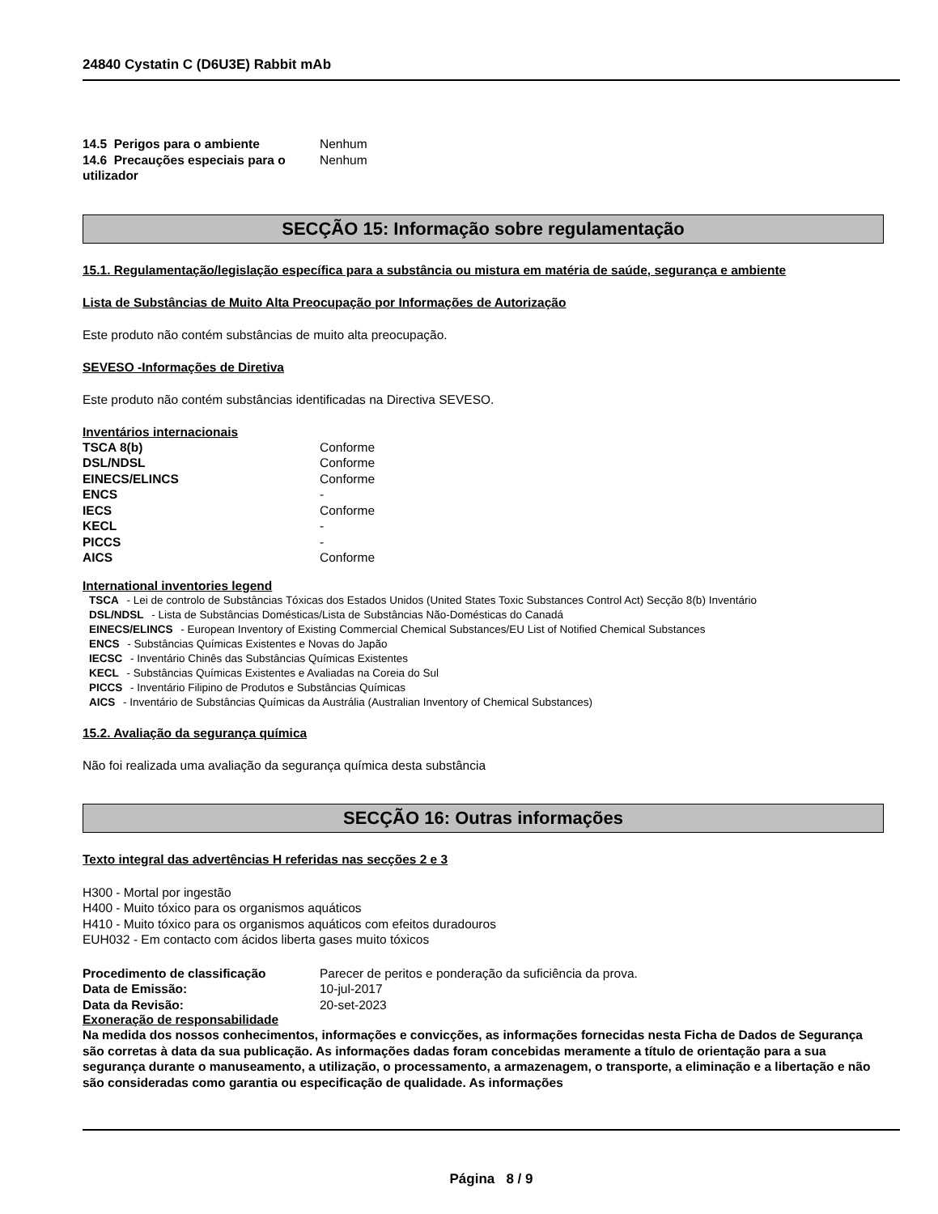24840 Cystatin C (D6U3E) Rabbit mAb
| 14.5 Perigos para o ambiente | Nenhum |
| 14.6 Precauções especiais para o utilizador | Nenhum |
SECÇÃO 15: Informação sobre regulamentação
15.1. Regulamentação/legislação específica para a substância ou mistura em matéria de saúde, segurança e ambiente
Lista de Substâncias de Muito Alta Preocupação por Informações de Autorização
Este produto não contém substâncias de muito alta preocupação.
SEVESO -Informações de Diretiva
Este produto não contém substâncias identificadas na Directiva SEVESO.
Inventários internacionais
| TSCA 8(b) | Conforme |
| DSL/NDSL | Conforme |
| EINECS/ELINCS | Conforme |
| ENCS | - |
| IECS | Conforme |
| KECL | - |
| PICCS | - |
| AICS | Conforme |
International inventories legend
TSCA - Lei de controlo de Substâncias Tóxicas dos Estados Unidos (United States Toxic Substances Control Act) Secção 8(b) Inventário
DSL/NDSL - Lista de Substâncias Domésticas/Lista de Substâncias Não-Domésticas do Canadá
EINECS/ELINCS - European Inventory of Existing Commercial Chemical Substances/EU List of Notified Chemical Substances
ENCS - Substâncias Químicas Existentes e Novas do Japão
IECSC - Inventário Chinês das Substâncias Químicas Existentes
KECL - Substâncias Químicas Existentes e Avaliadas na Coreia do Sul
PICCS - Inventário Filipino de Produtos e Substâncias Químicas
AICS - Inventário de Substâncias Químicas da Austrália (Australian Inventory of Chemical Substances)
15.2. Avaliação da segurança química
Não foi realizada uma avaliação da segurança química desta substância
SECÇÃO 16: Outras informações
Texto integral das advertências H referidas nas secções 2 e 3
H300 - Mortal por ingestão
H400 - Muito tóxico para os organismos aquáticos
H410 - Muito tóxico para os organismos aquáticos com efeitos duradouros
EUH032 - Em contacto com ácidos liberta gases muito tóxicos
| Procedimento de classificação | Parecer de peritos e ponderação da suficiência da prova. |
| Data de Emissão: | 10-jul-2017 |
| Data da Revisão: | 20-set-2023 |
Exoneração de responsabilidade
Na medida dos nossos conhecimentos, informações e convicções, as informações fornecidas nesta Ficha de Dados de Segurança são corretas à data da sua publicação. As informações dadas foram concebidas meramente a título de orientação para a sua segurança durante o manuseamento, a utilização, o processamento, a armazenagem, o transporte, a eliminação e a libertação e não são consideradas como garantia ou especificação de qualidade. As informações
Página 8 / 9